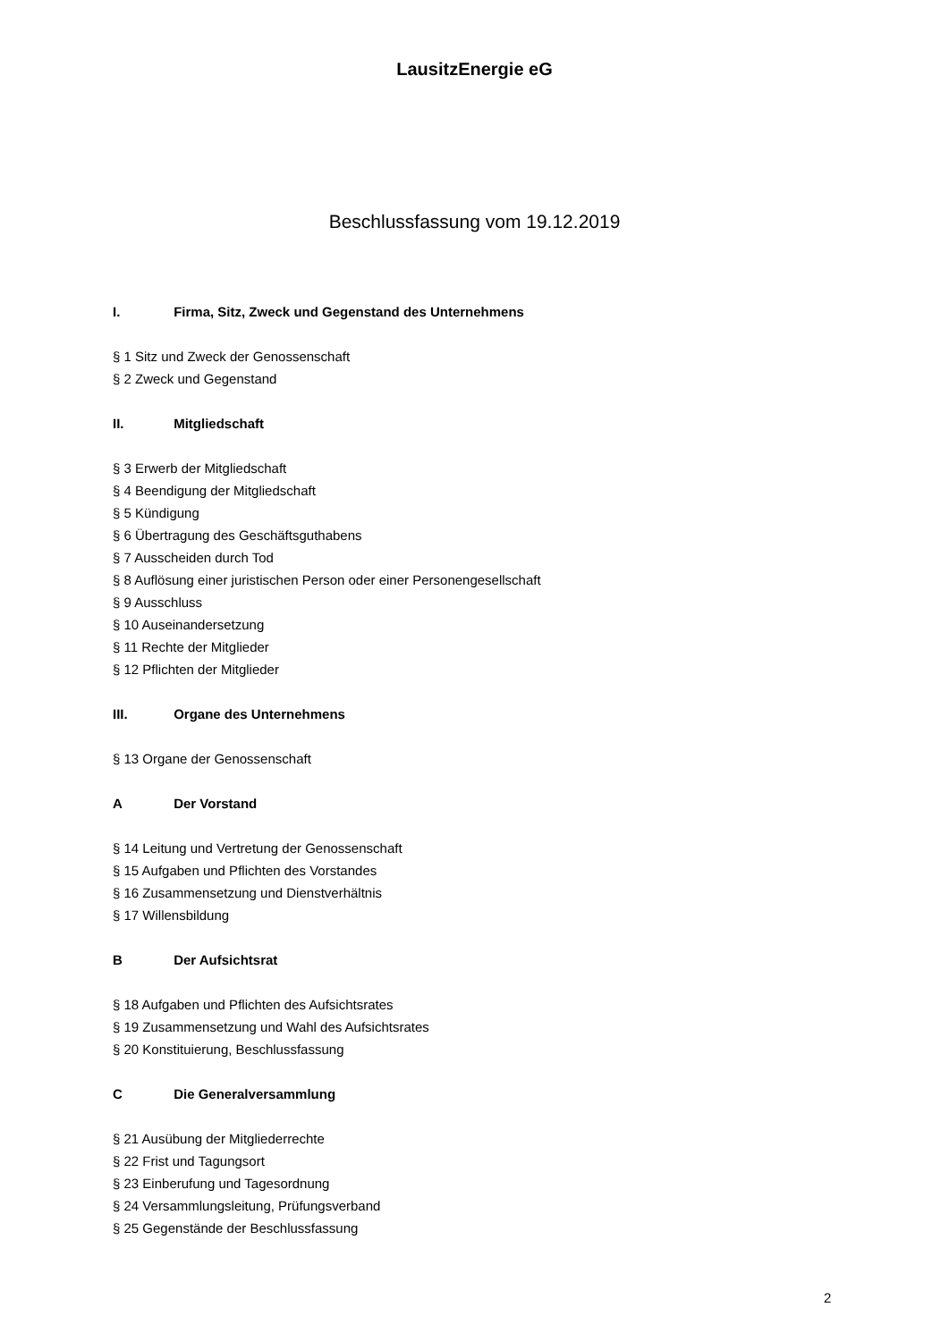LausitzEnergie eG
Beschlussfassung vom 19.12.2019
I. Firma, Sitz, Zweck und Gegenstand des Unternehmens
§ 1 Sitz und Zweck der Genossenschaft
§ 2 Zweck und Gegenstand
II. Mitgliedschaft
§ 3 Erwerb der Mitgliedschaft
§ 4 Beendigung der Mitgliedschaft
§ 5 Kündigung
§ 6 Übertragung des Geschäftsguthabens
§ 7 Ausscheiden durch Tod
§ 8 Auflösung einer juristischen Person oder einer Personengesellschaft
§ 9 Ausschluss
§ 10 Auseinandersetzung
§ 11 Rechte der Mitglieder
§ 12 Pflichten der Mitglieder
III. Organe des Unternehmens
§ 13 Organe der Genossenschaft
A Der Vorstand
§ 14 Leitung und Vertretung der Genossenschaft
§ 15 Aufgaben und Pflichten des Vorstandes
§ 16 Zusammensetzung und Dienstverhältnis
§ 17 Willensbildung
B Der Aufsichtsrat
§ 18 Aufgaben und Pflichten des Aufsichtsrates
§ 19 Zusammensetzung und Wahl des Aufsichtsrates
§ 20 Konstituierung, Beschlussfassung
C Die Generalversammlung
§ 21 Ausübung der Mitgliederrechte
§ 22 Frist und Tagungsort
§ 23 Einberufung und Tagesordnung
§ 24 Versammlungsleitung, Prüfungsverband
§ 25 Gegenstände der Beschlussfassung
2